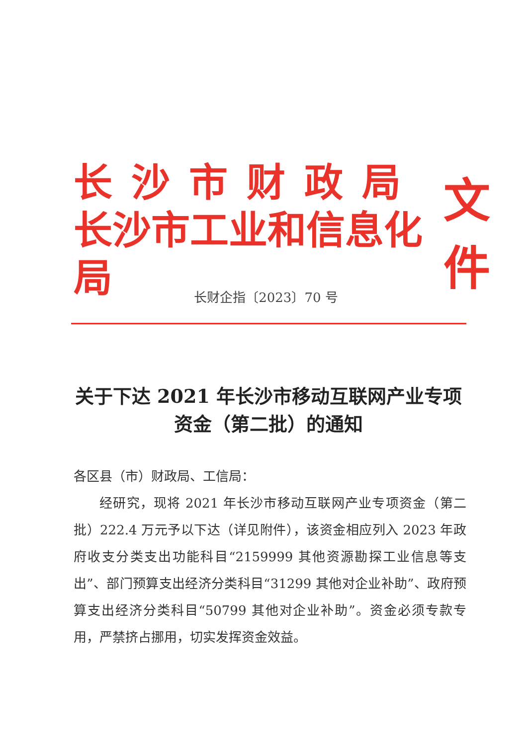长沙市财政局
长沙市工业和信息化局
文件
长财企指〔2023〕70 号
关于下达 2021 年长沙市移动互联网产业专项
资金（第二批）的通知
各区县（市）财政局、工信局：
经研究，现将 2021 年长沙市移动互联网产业专项资金（第二批）222.4 万元予以下达（详见附件），该资金相应列入 2023 年政府收支分类支出功能科目“2159999 其他资源勘探工业信息等支出”、部门预算支出经济分类科目“31299 其他对企业补助”、政府预算支出经济分类科目“50799 其他对企业补助”。资金必须专款专用，严禁挤占挪用，切实发挥资金效益。